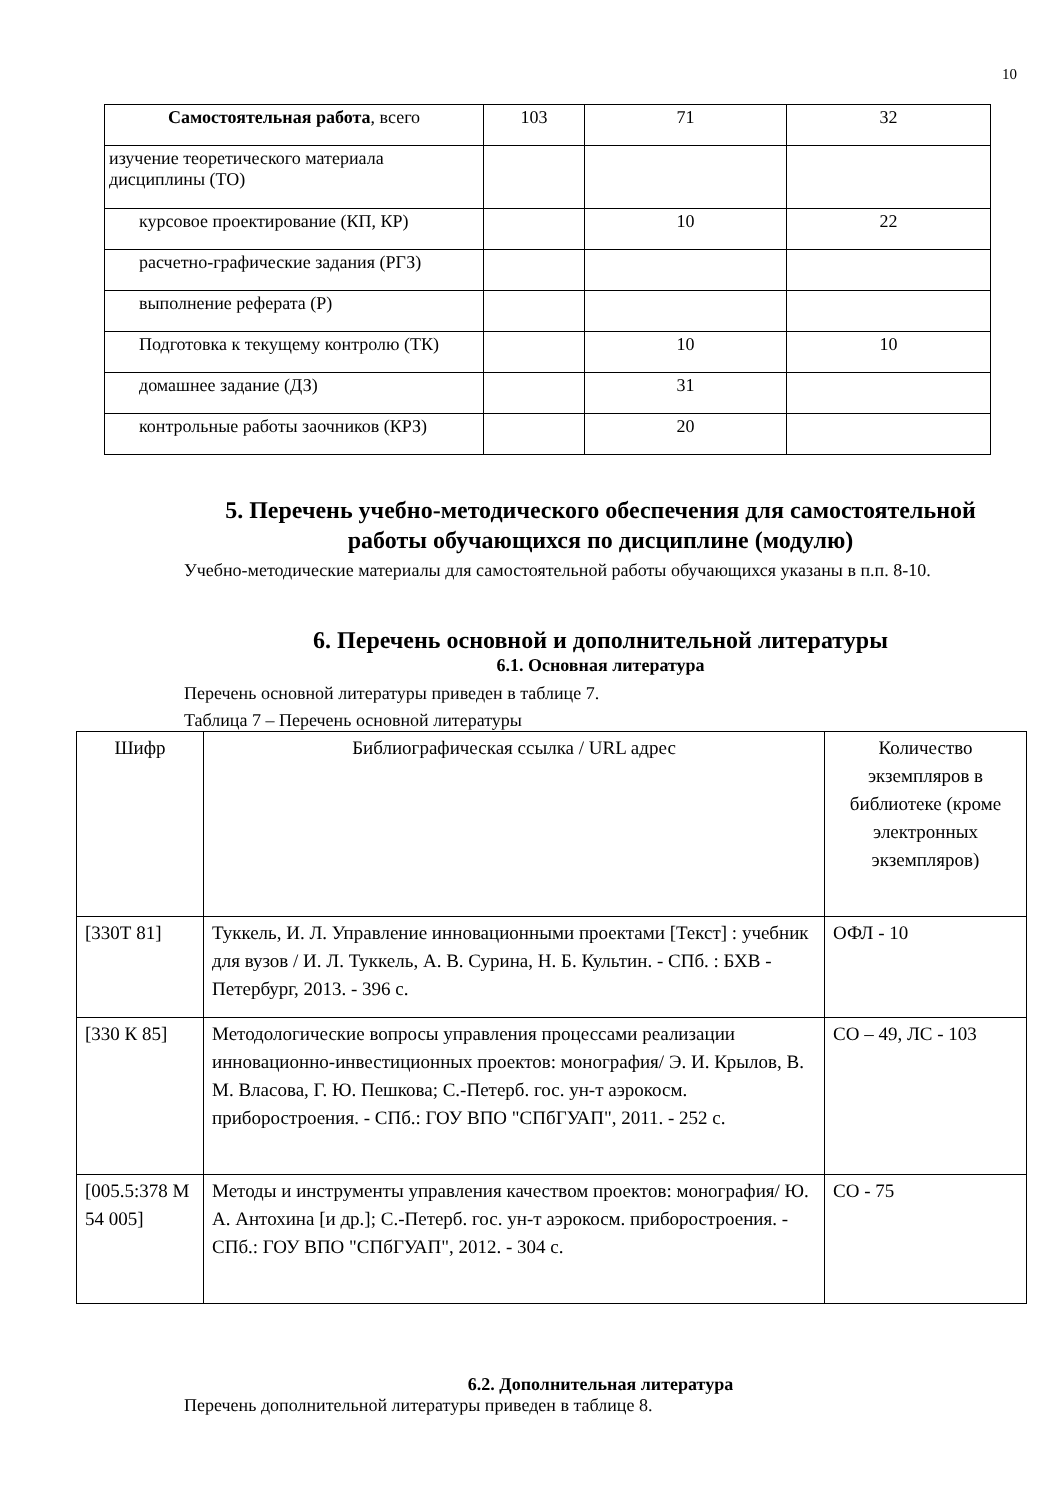10
| Самостоятельная работа , всего | 103 | 71 | 32 |
| изучение теоретического материала дисциплины (ТО) | | | |
| курсовое проектирование (КП, КР) | | 10 | 22 |
| расчетно-графические задания (РГЗ) | | | |
| выполнение реферата (Р) | | | |
| Подготовка к текущему контролю (ТК) | | 10 | 10 |
| домашнее задание (ДЗ) | | 31 | |
| контрольные работы заочников (КРЗ) | | 20 | |
5. Перечень учебно-методического обеспечения для самостоятельной работы обучающихся по дисциплине (модулю)
Учебно-методические материалы для самостоятельной работы обучающихся указаны в п.п. 8-10.
6. Перечень основной и дополнительной литературы
6.1. Основная литература
Перечень основной литературы приведен в таблице 7.
Таблица 7 – Перечень основной литературы
| Шифр | Библиографическая ссылка / URL адрес | Количество экземпляров в библиотеке (кроме электронных экземпляров) |
| --- | --- | --- |
| [330Т 81] | Туккель, И. Л. Управление инновационными проектами [Текст] : учебник для вузов / И. Л. Туккель, А. В. Сурина, Н. Б. Культин. - СПб. : БХВ - Петербург, 2013. - 396 с. | ОФЛ - 10 |
| [330 К 85] | Методологические вопросы управления процессами реализации инновационно-инвестиционных проектов: монография/ Э. И. Крылов, В. М. Власова, Г. Ю. Пешкова; С.-Петерб. гос. ун-т аэрокосм. приборостроения. - СПб.: ГОУ ВПО "СПбГУАП", 2011. - 252 с. | СО – 49, ЛС - 103 |
| [005.5:378 М 54 005] | Методы и инструменты управления качеством проектов: монография/ Ю. А. Антохина [и др.]; С.-Петерб. гос. ун-т аэрокосм. приборостроения. - СПб.: ГОУ ВПО "СПбГУАП", 2012. - 304 с. | СО - 75 |
6.2. Дополнительная литература
Перечень дополнительной литературы приведен в таблице 8.